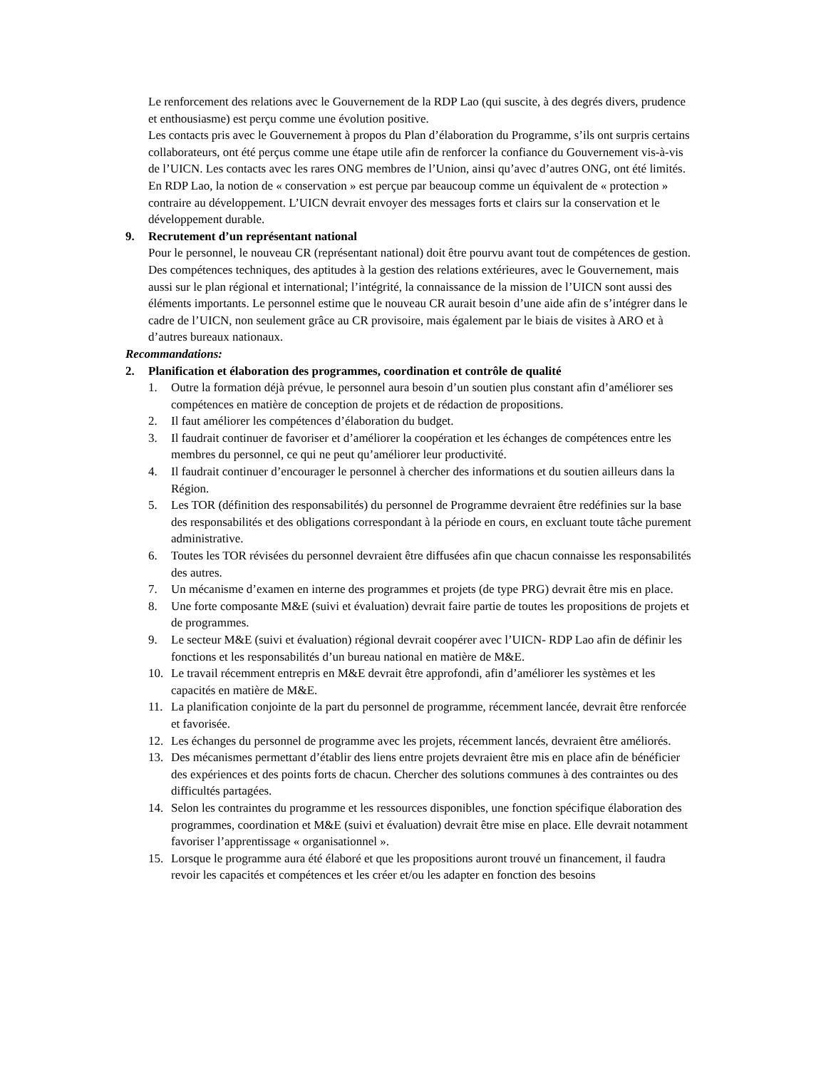Le renforcement des relations avec le Gouvernement de la RDP Lao (qui suscite, à des degrés divers, prudence et enthousiasme) est perçu comme une évolution positive.
Les contacts pris avec le Gouvernement à propos du Plan d’élaboration du Programme, s’ils ont surpris certains collaborateurs, ont été perçus comme une étape utile afin de renforcer la confiance du Gouvernement vis-à-vis de l’UICN. Les contacts avec les rares ONG membres de l’Union, ainsi qu’avec d’autres ONG, ont été limités.
En RDP Lao, la notion de « conservation » est perçue par beaucoup comme un équivalent de « protection » contraire au développement. L’UICN devrait envoyer des messages forts et clairs sur la conservation et le développement durable.
9. Recrutement d’un représentant national
Pour le personnel, le nouveau CR (représentant national) doit être pourvu avant tout de compétences de gestion. Des compétences techniques, des aptitudes à la gestion des relations extérieures, avec le Gouvernement, mais aussi sur le plan régional et international; l’intégrité, la connaissance de la mission de l’UICN sont aussi des éléments importants. Le personnel estime que le nouveau CR aurait besoin d’une aide afin de s’intégrer dans le cadre de l’UICN, non seulement grâce au CR provisoire, mais également par le biais de visites à ARO et à d’autres bureaux nationaux.
Recommandations:
2. Planification et élaboration des programmes, coordination et contrôle de qualité
1. Outre la formation déjà prévue, le personnel aura besoin d’un soutien plus constant afin d’améliorer ses compétences en matière de conception de projets et de rédaction de propositions.
2. Il faut améliorer les compétences d’élaboration du budget.
3. Il faudrait continuer de favoriser et d’améliorer la coopération et les échanges de compétences entre les membres du personnel, ce qui ne peut qu’améliorer leur productivité.
4. Il faudrait continuer d’encourager le personnel à chercher des informations et du soutien ailleurs dans la Région.
5. Les TOR (définition des responsabilités) du personnel de Programme devraient être redéfinies sur la base des responsabilités et des obligations correspondant à la période en cours, en excluant toute tâche purement administrative.
6. Toutes les TOR révisées du personnel devraient être diffusées afin que chacun connaisse les responsabilités des autres.
7. Un mécanisme d’examen en interne des programmes et projets (de type PRG) devrait être mis en place.
8. Une forte composante M&E (suivi et évaluation) devrait faire partie de toutes les propositions de projets et de programmes.
9. Le secteur M&E (suivi et évaluation) régional devrait coopérer avec l’UICN- RDP Lao afin de définir les fonctions et les responsabilités d’un bureau national en matière de M&E.
10. Le travail récemment entrepris en M&E devrait être approfondi, afin d’améliorer les systèmes et les capacités en matière de M&E.
11. La planification conjointe de la part du personnel de programme, récemment lancée, devrait être renforcée et favorisée.
12. Les échanges du personnel de programme avec les projets, récemment lancés, devraient être améliorés.
13. Des mécanismes permettant d’établir des liens entre projets devraient être mis en place afin de bénéficier des expériences et des points forts de chacun. Chercher des solutions communes à des contraintes ou des difficultés partagées.
14. Selon les contraintes du programme et les ressources disponibles, une fonction spécifique élaboration des programmes, coordination et M&E (suivi et évaluation) devrait être mise en place. Elle devrait notamment favoriser l’apprentissage « organisationnel ».
15. Lorsque le programme aura été élaboré et que les propositions auront trouvé un financement, il faudra revoir les capacités et compétences et les créer et/ou les adapter en fonction des besoins